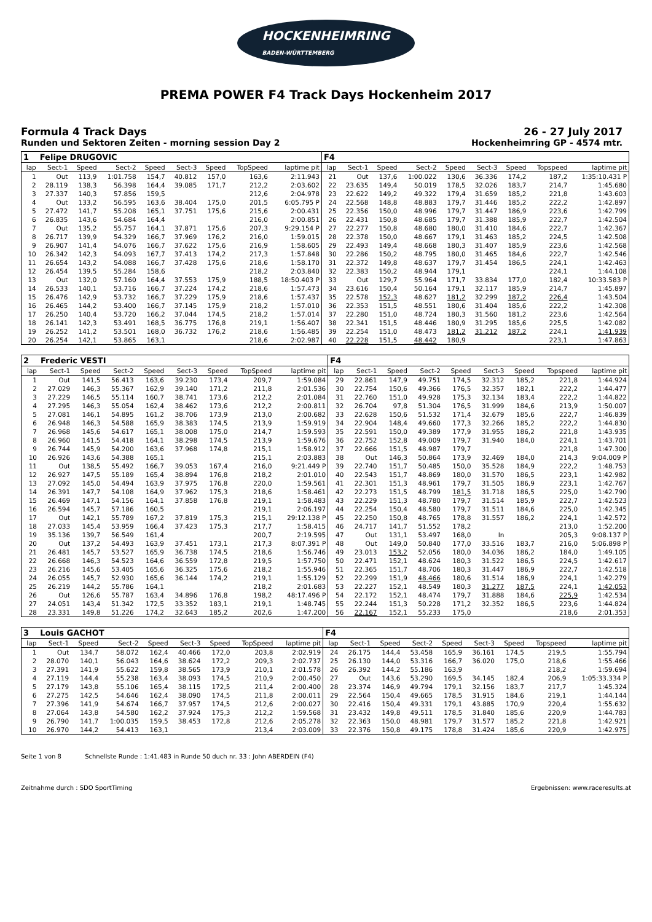HOCKENHEIMRING
BADEN-WÜRTTEMBERG
PREMA POWER F4 Track Days Hockenheim 2017
Formula 4 Track Days
Runden und Sektoren Zeiten - morning session Day 2
26 - 27 July 2017
Hockenheimring GP - 4574 mtr.
| 1 | Felipe DRUGOVIC | | | | | | | | F4 | | | | | | | | |
| lap | Sect-1 | Speed | Sect-2 | Speed | Sect-3 | Speed | TopSpeed | laptime pit | lap | Sect-1 | Speed | Sect-2 | Speed | Sect-3 | Speed | Topspeed | laptime pit |
| 1 | Out | 113,9 | 1:01.758 | 154,7 | 40.812 | 157,0 | 163,6 | 2:11.943 | 21 | Out | 137,6 | 1:00.022 | 130,6 | 36.336 | 174,2 | 187,2 | 1:35:10.431 P |
| 2 | 28.119 | 138,3 | 56.398 | 164,4 | 39.085 | 171,7 | 212,2 | 2:03.602 | 22 | 23.635 | 149,4 | 50.019 | 178,5 | 32.026 | 183,7 | 214,7 | 1:45.680 |
| 3 | 27.337 | 140,3 | 57.856 | 159,5 | | | 212,6 | 2:04.978 | 23 | 22.622 | 149,2 | 49.322 | 179,4 | 31.659 | 185,2 | 221,8 | 1:43.603 |
| 4 | Out | 133,2 | 56.595 | 163,6 | 38.404 | 175,0 | 201,5 | 6:05.795 P | 24 | 22.568 | 148,8 | 48.883 | 179,7 | 31.446 | 185,2 | 222,2 | 1:42.897 |
| 5 | 27.472 | 141,7 | 55.208 | 165,1 | 37.751 | 175,6 | 215,6 | 2:00.431 | 25 | 22.356 | 150,0 | 48.996 | 179,7 | 31.447 | 186,9 | 223,6 | 1:42.799 |
| 6 | 26.835 | 143,6 | 54.684 | 164,4 | | | 216,0 | 2:00.851 | 26 | 22.431 | 150,8 | 48.685 | 179,7 | 31.388 | 185,9 | 222,7 | 1:42.504 |
| 7 | Out | 135,2 | 55.757 | 164,1 | 37.871 | 175,6 | 207,3 | 9:29.154 P | 27 | 22.277 | 150,8 | 48.680 | 180,0 | 31.410 | 184,6 | 222,7 | 1:42.367 |
| 8 | 26.717 | 139,9 | 54.329 | 166,7 | 37.969 | 176,2 | 216,0 | 1:59.015 | 28 | 22.378 | 150,0 | 48.667 | 179,1 | 31.463 | 185,2 | 224,5 | 1:42.508 |
| 9 | 26.907 | 141,4 | 54.076 | 166,7 | 37.622 | 175,6 | 216,9 | 1:58.605 | 29 | 22.493 | 149,4 | 48.668 | 180,3 | 31.407 | 185,9 | 223,6 | 1:42.568 |
| 10 | 26.342 | 142,3 | 54.093 | 167,7 | 37.413 | 174,2 | 217,3 | 1:57.848 | 30 | 22.286 | 150,2 | 48.795 | 180,0 | 31.465 | 184,6 | 222,7 | 1:42.546 |
| 11 | 26.654 | 143,2 | 54.088 | 166,7 | 37.428 | 175,6 | 218,6 | 1:58.170 | 31 | 22.372 | 149,8 | 48.637 | 179,7 | 31.454 | 186,5 | 224,1 | 1:42.463 |
| 12 | 26.454 | 139,5 | 55.284 | 158,6 | | | 218,2 | 2:03.840 | 32 | 22.383 | 150,2 | 48.944 | 179,1 | | | 224,1 | 1:44.108 |
| 13 | Out | 132,0 | 57.160 | 164,4 | 37.553 | 175,9 | 188,5 | 18:50.403 P | 33 | Out | 129,7 | 55.964 | 171,7 | 33.834 | 177,0 | 182,4 | 10:33.583 P |
| 14 | 26.533 | 140,1 | 53.716 | 166,7 | 37.224 | 174,2 | 218,6 | 1:57.473 | 34 | 23.616 | 150,4 | 50.164 | 179,1 | 32.117 | 185,9 | 214,7 | 1:45.897 |
| 15 | 26.476 | 142,9 | 53.732 | 166,7 | 37.229 | 175,9 | 218,6 | 1:57.437 | 35 | 22.578 | 152,3 | 48.627 | 181,2 | 32.299 | 187,2 | 226,4 | 1:43.504 |
| 16 | 26.465 | 144,2 | 53.400 | 166,7 | 37.145 | 175,9 | 218,2 | 1:57.010 | 36 | 22.353 | 151,5 | 48.551 | 180,6 | 31.404 | 185,6 | 222,2 | 1:42.308 |
| 17 | 26.250 | 140,4 | 53.720 | 166,2 | 37.044 | 174,5 | 218,2 | 1:57.014 | 37 | 22.280 | 151,0 | 48.724 | 180,3 | 31.560 | 181,2 | 223,6 | 1:42.564 |
| 18 | 26.141 | 142,3 | 53.491 | 168,5 | 36.775 | 176,8 | 219,1 | 1:56.407 | 38 | 22.341 | 151,5 | 48.446 | 180,9 | 31.295 | 185,6 | 225,5 | 1:42.082 |
| 19 | 26.252 | 141,2 | 53.501 | 168,0 | 36.732 | 176,2 | 218,6 | 1:56.485 | 39 | 22.254 | 151,0 | 48.473 | 181,2 | 31.212 | 187,2 | 224,1 | 1:41.939 |
| 20 | 26.254 | 142,1 | 53.865 | 163,1 | | | 218,6 | 2:02.987 | 40 | 22.228 | 151,5 | 48.442 | 180,9 | | | 223,1 | 1:47.863 |
| 2 | Frederic VESTI | | | | | | | | F4 | | | | | | | | |
| lap | Sect-1 | Speed | Sect-2 | Speed | Sect-3 | Speed | TopSpeed | laptime pit | lap | Sect-1 | Speed | Sect-2 | Speed | Sect-3 | Speed | Topspeed | laptime pit |
| 1 | Out | 141,5 | 56.413 | 163,6 | 39.230 | 173,4 | 209,7 | 1:59.084 | 29 | 22.861 | 147,9 | 49.751 | 174,5 | 32.312 | 185,2 | 221,8 | 1:44.924 |
| 2 | 27.029 | 146,3 | 55.367 | 162,9 | 39.140 | 171,2 | 211,8 | 2:01.536 | 30 | 22.754 | 150,6 | 49.366 | 176,5 | 32.357 | 182,1 | 222,2 | 1:44.477 |
| 3 | 27.229 | 146,5 | 55.114 | 160,7 | 38.741 | 173,6 | 212,2 | 2:01.084 | 31 | 22.760 | 151,0 | 49.928 | 175,3 | 32.134 | 183,4 | 222,2 | 1:44.822 |
| 4 | 27.295 | 146,3 | 55.054 | 162,4 | 38.462 | 173,6 | 212,2 | 2:00.811 | 32 | 26.704 | 97,8 | 51.304 | 176,5 | 31.999 | 184,6 | 213,9 | 1:50.007 |
| 5 | 27.081 | 146,1 | 54.895 | 161,2 | 38.706 | 173,9 | 213,0 | 2:00.682 | 33 | 22.628 | 150,6 | 51.532 | 171,4 | 32.679 | 185,6 | 222,7 | 1:46.839 |
| 6 | 26.948 | 146,3 | 54.588 | 165,9 | 38.383 | 174,5 | 213,9 | 1:59.919 | 34 | 22.904 | 148,4 | 49.660 | 177,3 | 32.266 | 185,2 | 222,2 | 1:44.830 |
| 7 | 26.968 | 145,6 | 54.617 | 165,1 | 38.008 | 175,0 | 214,7 | 1:59.593 | 35 | 22.591 | 150,0 | 49.389 | 177,9 | 31.955 | 186,2 | 221,8 | 1:43.935 |
| 8 | 26.960 | 141,5 | 54.418 | 164,1 | 38.298 | 174,5 | 213,9 | 1:59.676 | 36 | 22.752 | 152,8 | 49.009 | 179,7 | 31.940 | 184,0 | 224,1 | 1:43.701 |
| 9 | 26.744 | 145,9 | 54.200 | 163,6 | 37.968 | 174,8 | 215,1 | 1:58.912 | 37 | 22.666 | 151,5 | 48.987 | 179,7 | | | 221,8 | 1:47.300 |
| 10 | 26.926 | 143,6 | 54.388 | 165,1 | | | 215,1 | 2:03.883 | 38 | Out | 146,3 | 50.864 | 173,9 | 32.469 | 184,0 | 214,3 | 9:04.009 P |
| 11 | Out | 138,5 | 55.492 | 166,7 | 39.053 | 167,4 | 216,0 | 9:21.449 P | 39 | 22.740 | 151,7 | 50.485 | 150,0 | 35.528 | 184,9 | 222,2 | 1:48.753 |
| 12 | 26.927 | 147,5 | 55.189 | 165,4 | 38.894 | 176,8 | 218,2 | 2:01.010 | 40 | 22.543 | 151,7 | 48.869 | 180,0 | 31.570 | 186,5 | 223,1 | 1:42.982 |
| 13 | 27.092 | 145,0 | 54.494 | 163,9 | 37.975 | 176,8 | 220,0 | 1:59.561 | 41 | 22.301 | 151,3 | 48.961 | 179,7 | 31.505 | 186,9 | 223,1 | 1:42.767 |
| 14 | 26.391 | 147,7 | 54.108 | 164,9 | 37.962 | 175,3 | 218,6 | 1:58.461 | 42 | 22.273 | 151,5 | 48.799 | 181,5 | 31.718 | 186,5 | 225,0 | 1:42.790 |
| 15 | 26.469 | 147,1 | 54.156 | 164,1 | 37.858 | 176,8 | 219,1 | 1:58.483 | 43 | 22.229 | 151,3 | 48.780 | 179,7 | 31.514 | 185,9 | 222,7 | 1:42.523 |
| 16 | 26.594 | 145,7 | 57.186 | 160,5 | | | 219,1 | 2:06.197 | 44 | 22.254 | 150,4 | 48.580 | 179,7 | 31.511 | 184,6 | 225,0 | 1:42.345 |
| 17 | Out | 142,1 | 55.789 | 167,2 | 37.819 | 175,3 | 215,1 | 29:12.138 P | 45 | 22.250 | 150,8 | 48.765 | 178,8 | 31.557 | 186,2 | 224,1 | 1:42.572 |
| 18 | 27.033 | 145,4 | 53.959 | 166,4 | 37.423 | 175,3 | 217,7 | 1:58.415 | 46 | 24.717 | 141,7 | 51.552 | 178,2 | | | 213,0 | 1:52.200 |
| 19 | 35.136 | 139,7 | 56.549 | 161,4 | | | 200,7 | 2:19.595 | 47 | Out | 131,1 | 53.497 | 168,0 | In | | 205,3 | 9:08.137 P |
| 20 | Out | 137,2 | 54.493 | 163,9 | 37.451 | 173,1 | 217,3 | 8:07.391 P | 48 | Out | 149,0 | 50.840 | 177,0 | 33.516 | 183,7 | 216,0 | 5:06.898 P |
| 21 | 26.481 | 145,7 | 53.527 | 165,9 | 36.738 | 174,5 | 218,6 | 1:56.746 | 49 | 23.013 | 153,2 | 52.056 | 180,0 | 34.036 | 186,2 | 184,0 | 1:49.105 |
| 22 | 26.668 | 146,3 | 54.523 | 164,6 | 36.559 | 172,8 | 219,5 | 1:57.750 | 50 | 22.471 | 152,1 | 48.624 | 180,3 | 31.522 | 186,5 | 224,5 | 1:42.617 |
| 23 | 26.216 | 145,6 | 53.405 | 165,6 | 36.325 | 175,6 | 218,2 | 1:55.946 | 51 | 22.365 | 151,7 | 48.706 | 180,3 | 31.447 | 186,9 | 222,7 | 1:42.518 |
| 24 | 26.055 | 145,7 | 52.930 | 165,6 | 36.144 | 174,2 | 219,1 | 1:55.129 | 52 | 22.299 | 151,9 | 48.466 | 180,6 | 31.514 | 186,9 | 224,1 | 1:42.279 |
| 25 | 26.219 | 144,2 | 55.786 | 164,1 | | | 218,2 | 2:01.683 | 53 | 22.227 | 152,1 | 48.549 | 180,3 | 31.277 | 187,5 | 224,1 | 1:42.053 |
| 26 | Out | 126,6 | 55.787 | 163,4 | 34.896 | 176,8 | 198,2 | 48:17.496 P | 54 | 22.172 | 152,1 | 48.474 | 179,7 | 31.888 | 184,6 | 225,9 | 1:42.534 |
| 27 | 24.051 | 143,4 | 51.342 | 172,5 | 33.352 | 183,1 | 219,1 | 1:48.745 | 55 | 22.244 | 151,3 | 50.228 | 171,2 | 32.352 | 186,5 | 223,6 | 1:44.824 |
| 28 | 23.331 | 149,8 | 51.226 | 174,2 | 32.643 | 185,2 | 202,6 | 1:47.200 | 56 | 22.167 | 152,1 | 55.233 | 175,0 | | | 218,6 | 2:01.353 |
| 3 | Louis GACHOT | | | | | | | | F4 | | | | | | | | |
| lap | Sect-1 | Speed | Sect-2 | Speed | Sect-3 | Speed | TopSpeed | laptime pit | lap | Sect-1 | Speed | Sect-2 | Speed | Sect-3 | Speed | Topspeed | laptime pit |
| 1 | Out | 134,7 | 58.072 | 162,4 | 40.466 | 172,0 | 203,8 | 2:02.919 | 24 | 26.175 | 144,4 | 53.458 | 165,9 | 36.161 | 174,5 | 219,5 | 1:55.794 |
| 2 | 28.070 | 140,1 | 56.043 | 164,6 | 38.624 | 172,2 | 209,3 | 2:02.737 | 25 | 26.130 | 144,0 | 53.316 | 166,7 | 36.020 | 175,0 | 218,6 | 1:55.466 |
| 3 | 27.391 | 141,9 | 55.622 | 159,8 | 38.565 | 173,9 | 210,1 | 2:01.578 | 26 | 26.392 | 144,2 | 55.186 | 163,9 | | | 218,2 | 1:59.694 |
| 4 | 27.119 | 144,4 | 55.238 | 163,4 | 38.093 | 174,5 | 210,9 | 2:00.450 | 27 | Out | 143,6 | 53.290 | 169,5 | 34.145 | 182,4 | 206,9 | 1:05:33.334 P |
| 5 | 27.179 | 143,8 | 55.106 | 165,4 | 38.115 | 172,5 | 211,4 | 2:00.400 | 28 | 23.374 | 146,9 | 49.794 | 179,1 | 32.156 | 183,7 | 217,7 | 1:45.324 |
| 6 | 27.275 | 142,5 | 54.646 | 162,4 | 38.090 | 174,5 | 211,8 | 2:00.011 | 29 | 22.564 | 150,4 | 49.665 | 178,5 | 31.915 | 184,6 | 219,1 | 1:44.144 |
| 7 | 27.396 | 141,9 | 54.674 | 166,7 | 37.957 | 174,5 | 212,6 | 2:00.027 | 30 | 22.416 | 150,4 | 49.331 | 179,1 | 43.885 | 170,9 | 220,4 | 1:55.632 |
| 8 | 27.064 | 143,8 | 54.580 | 162,2 | 37.924 | 175,3 | 212,2 | 1:59.568 | 31 | 23.432 | 149,8 | 49.511 | 178,5 | 31.840 | 185,6 | 220,9 | 1:44.783 |
| 9 | 26.790 | 141,7 | 1:00.035 | 159,5 | 38.453 | 172,8 | 212,6 | 2:05.278 | 32 | 22.363 | 150,0 | 48.981 | 179,7 | 31.577 | 185,2 | 221,8 | 1:42.921 |
| 10 | 26.970 | 144,2 | 54.413 | 163,1 | | | 213,4 | 2:03.009 | 33 | 22.376 | 150,8 | 49.175 | 178,8 | 31.424 | 185,6 | 220,9 | 1:42.975 |
Seite 1 von 8 Schnellste Runde : 1:41.483 in Runde 50 duch nr. 33 : John ABERDEIN (F4)
Zeitnahme durch : SDO SportTiming Ergebnissen: www.raceresults.at